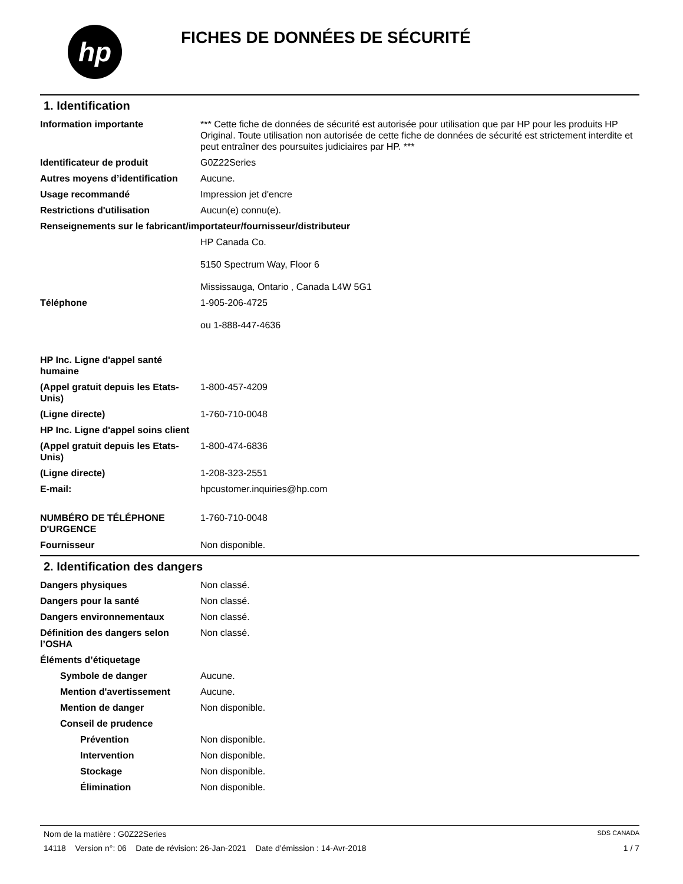hp
FICHES DE DONNÉES DE SÉCURITÉ
1. Identification
Information importante *** Cette fiche de données de sécurité est autorisée pour utilisation que par HP pour les produits HP Original. Toute utilisation non autorisée de cette fiche de données de sécurité est strictement interdite et peut entraîner des poursuites judiciaires par HP. ***
Identificateur de produit G0Z22Series
Autres moyens d’identification
Aucune.
Usage recommandé Impression jet d'encre
Restrictions d'utilisation Aucun(e) connu(e).
Renseignements sur le fabricant/importateur/fournisseur/distributeur
HP Canada Co.
5150 Spectrum Way, Floor 6
Mississauga, Ontario , Canada L4W 5G1
Téléphone 1-905-206-4725
ou 1-888-447-4636
HP Inc. Ligne d'appel santé humaine
(Appel gratuit depuis les Etats-Unis)
1-800-457-4209
(Ligne directe) 1-760-710-0048
HP Inc. Ligne d'appel soins client
(Appel gratuit depuis les Etats-Unis)
1-800-474-6836
(Ligne directe) 1-208-323-2551
E-mail: hpcustomer.inquiries@hp.com
NUMBÉRO DE TÉLÉPHONE D'URGENCE
1-760-710-0048
Fournisseur Non disponible.
2. Identification des dangers
Dangers physiques Non classé.
Dangers pour la santé Non classé.
Dangers environnementaux Non classé.
Définition des dangers selon l’OSHA
Non classé.
Éléments d’étiquetage
Symbole de danger Aucune.
Mention d'avertissement Aucune.
Mention de danger Non disponible.
Conseil de prudence
Prévention Non disponible.
Intervention Non disponible.
Stockage Non disponible.
Élimination Non disponible.
Nom de la matière : G0Z22Series SDS CANADA
14118 Version n°: 06 Date de révision: 26-Jan-2021 Date d’émission : 14-Avr-2018 1 / 7